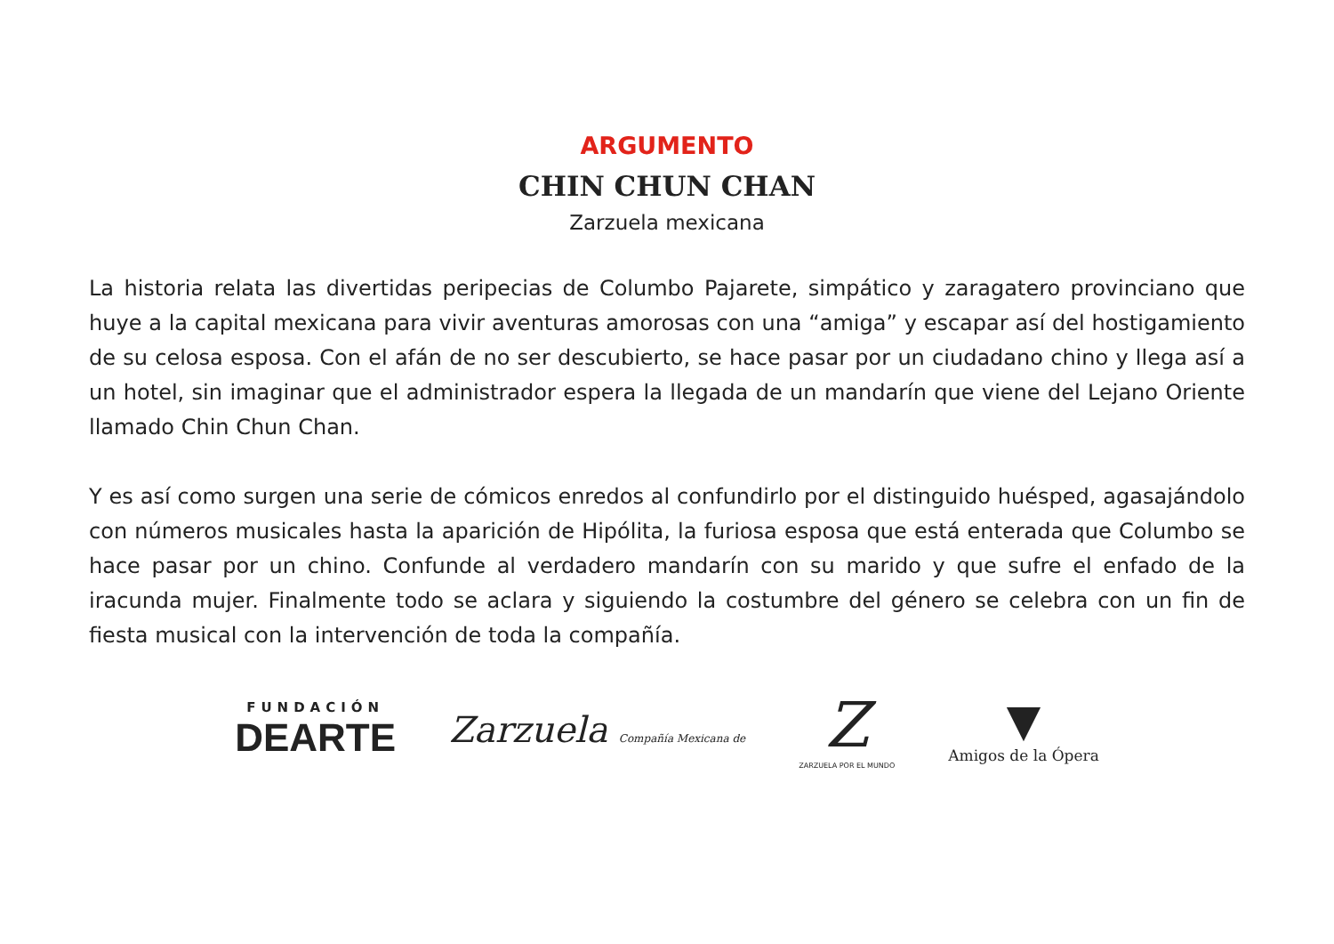ARGUMENTO
CHIN CHUN CHAN
Zarzuela mexicana
La historia relata las divertidas peripecias de Columbo Pajarete, simpático y zaragatero provinciano que huye a la capital mexicana para vivir aventuras amorosas con una “amiga” y escapar así del hostigamiento de su celosa esposa. Con el afán de no ser descubierto, se hace pasar por un ciudadano chino y llega así a un hotel, sin imaginar que el administrador espera la llegada de un mandarín que viene del Lejano Oriente llamado Chin Chun Chan.
Y es así como surgen una serie de cómicos enredos al confundirlo por el distinguido huésped, agasajándolo con números musicales hasta la aparición de Hipólita, la furiosa esposa que está enterada que Columbo se hace pasar por un chino. Confunde al verdadero mandarín con su marido y que sufre el enfado de la iracunda mujer. Finalmente todo se aclara y siguiendo la costumbre del género se celebra con un fin de fiesta musical con la intervención de toda la compañía.
FUNDACIÓN
DEARTE
Zarzuela Compañía Mexicana de
Z
ZARZUELA POR EL MUNDO
▼
Amigos de la Ópera